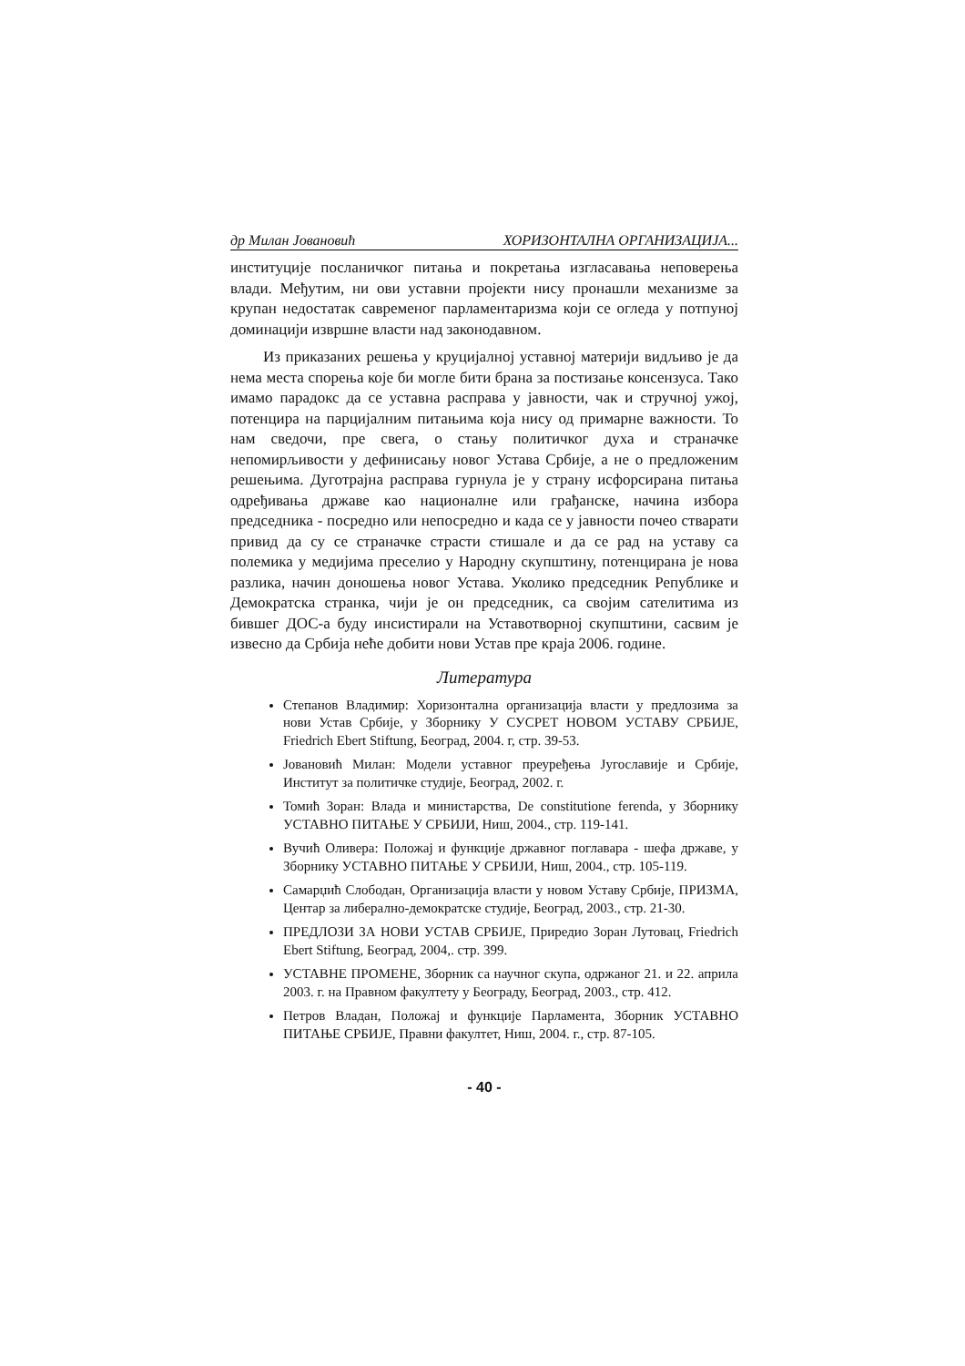др Милан Јовановић ХОРИЗОНТАЛНА ОРГАНИЗАЦИЈА...
институције посланичког питања и покретања изгласавања неповерења влади. Међутим, ни ови уставни пројекти нису пронашли механизме за крупан недостатак савременог парламентаризма који се огледа у потпуној доминацији извршне власти над законодавном.
Из приказаних решења у круцијалној уставној материји видљиво је да нема места спорења које би могле бити брана за постизање консензуса. Тако имамо парадокс да се уставна расправа у јавности, чак и стручној ужој, потенцира на парцијалним питањима која нису од примарне важности. То нам сведочи, пре свега, о стању политичког духа и страначке непомирљивости у дефинисању новог Устава Србије, а не о предложеним решењима. Дуготрајна расправа гурнула је у страну исфорсирана питања одређивања државе као националне или грађанске, начина избора председника - посредно или непосредно и када се у јавности почео стварати привид да су се страначке страсти стишале и да се рад на уставу са полемика у медијима преселио у Народну скупштину, потенцирана је нова разлика, начин доношења новог Устава. Уколико председник Републике и Демократска странка, чији је он председник, са својим сателитима из бившег ДОС-а буду инсистирали на Уставотворној скупштини, сасвим је извесно да Србија неће добити нови Устав пре краја 2006. године.
Литература
Степанов Владимир: Хоризонтална организација власти у предлозима за нови Устав Србије, у Зборнику У СУСРЕТ НОВОМ УСТАВУ СРБИЈЕ, Friedrich Ebert Stiftung, Београд, 2004. г, стр. 39-53.
Јовановић Милан: Модели уставног преуређења Југославије и Србије, Институт за политичке студије, Београд, 2002. г.
Томић Зоран: Влада и министарства, De constitutione ferenda, у Зборнику УСТАВНО ПИТАЊЕ У СРБИЈИ, Ниш, 2004., стр. 119-141.
Вучић Оливера: Положај и функције државног поглавара - шефа државе, у Зборнику УСТАВНО ПИТАЊЕ У СРБИЈИ, Ниш, 2004., стр. 105-119.
Самарџић Слободан, Организација власти у новом Уставу Србије, ПРИЗМА, Центар за либерално-демократске студије, Београд, 2003., стр. 21-30.
ПРЕДЛОЗИ ЗА НОВИ УСТАВ СРБИЈЕ, Приредио Зоран Лутовац, Friedrich Ebert Stiftung, Београд, 2004,. стр. 399.
УСТАВНЕ ПРОМЕНЕ, Зборник са научног скупа, одржаног 21. и 22. априла 2003. г. на Правном факултету у Београду, Београд, 2003., стр. 412.
Петров Владан, Положај и функције Парламента, Зборник УСТАВНО ПИТАЊЕ СРБИЈЕ, Правни факултет, Ниш, 2004. г., стр. 87-105.
- 40 -